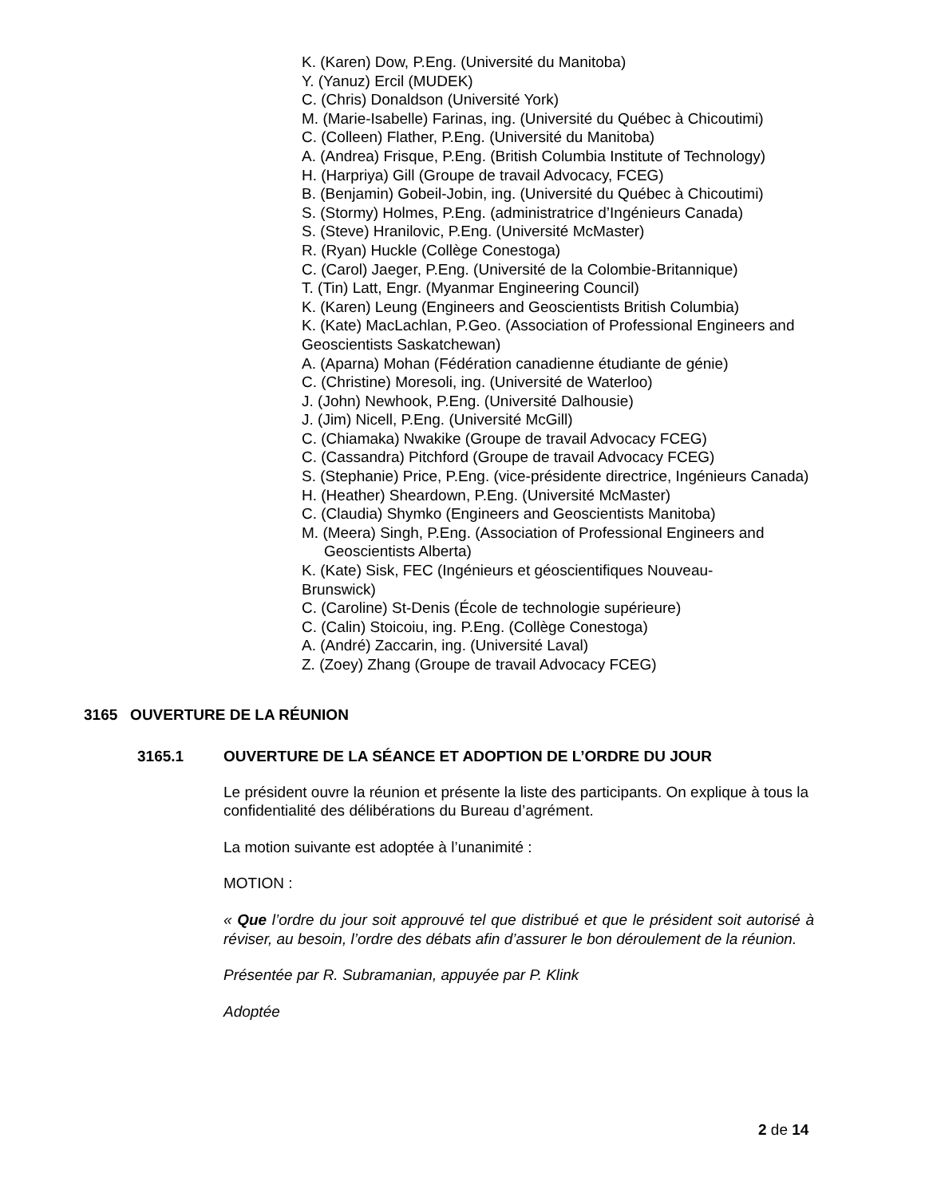K. (Karen) Dow, P.Eng. (Université du Manitoba)
Y. (Yanuz) Ercil (MUDEK)
C. (Chris) Donaldson (Université York)
M. (Marie-Isabelle) Farinas, ing. (Université du Québec à Chicoutimi)
C. (Colleen) Flather, P.Eng. (Université du Manitoba)
A. (Andrea) Frisque, P.Eng. (British Columbia Institute of Technology)
H. (Harpriya) Gill (Groupe de travail Advocacy, FCEG)
B. (Benjamin) Gobeil-Jobin, ing. (Université du Québec à Chicoutimi)
S. (Stormy) Holmes, P.Eng. (administratrice d’Ingénieurs Canada)
S. (Steve) Hranilovic, P.Eng. (Université McMaster)
R. (Ryan) Huckle (Collège Conestoga)
C. (Carol) Jaeger, P.Eng. (Université de la Colombie-Britannique)
T. (Tin) Latt, Engr. (Myanmar Engineering Council)
K. (Karen) Leung (Engineers and Geoscientists British Columbia)
K. (Kate) MacLachlan, P.Geo. (Association of Professional Engineers and Geoscientists Saskatchewan)
A. (Aparna) Mohan (Fédération canadienne étudiante de génie)
C. (Christine) Moresoli, ing. (Université de Waterloo)
J. (John) Newhook, P.Eng. (Université Dalhousie)
J. (Jim) Nicell, P.Eng. (Université McGill)
C. (Chiamaka) Nwakike (Groupe de travail Advocacy FCEG)
C. (Cassandra) Pitchford (Groupe de travail Advocacy FCEG)
S. (Stephanie) Price, P.Eng. (vice-présidente directrice, Ingénieurs Canada)
H. (Heather) Sheardown, P.Eng. (Université McMaster)
C. (Claudia) Shymko (Engineers and Geoscientists Manitoba)
M. (Meera) Singh, P.Eng. (Association of Professional Engineers and
Geoscientists Alberta)
K. (Kate) Sisk, FEC (Ingénieurs et géoscientifiques Nouveau-
Brunswick)
C. (Caroline) St-Denis (École de technologie supérieure)
C. (Calin) Stoicoiu, ing. P.Eng. (Collège Conestoga)
A. (André) Zaccarin, ing. (Université Laval)
Z. (Zoey) Zhang (Groupe de travail Advocacy FCEG)
3165 OUVERTURE DE LA RÉUNION
3165.1 OUVERTURE DE LA SÉANCE ET ADOPTION DE L’ORDRE DU JOUR
Le président ouvre la réunion et présente la liste des participants. On explique à tous la confidentialité des délibérations du Bureau d’agrément.
La motion suivante est adoptée à l’unanimité :
MOTION :
« Que l’ordre du jour soit approuvé tel que distribué et que le président soit autorisé à réviser, au besoin, l’ordre des débats afin d’assurer le bon déroulement de la réunion.
Présentée par R. Subramanian, appuyée par P. Klink
Adoptée
2 de 14